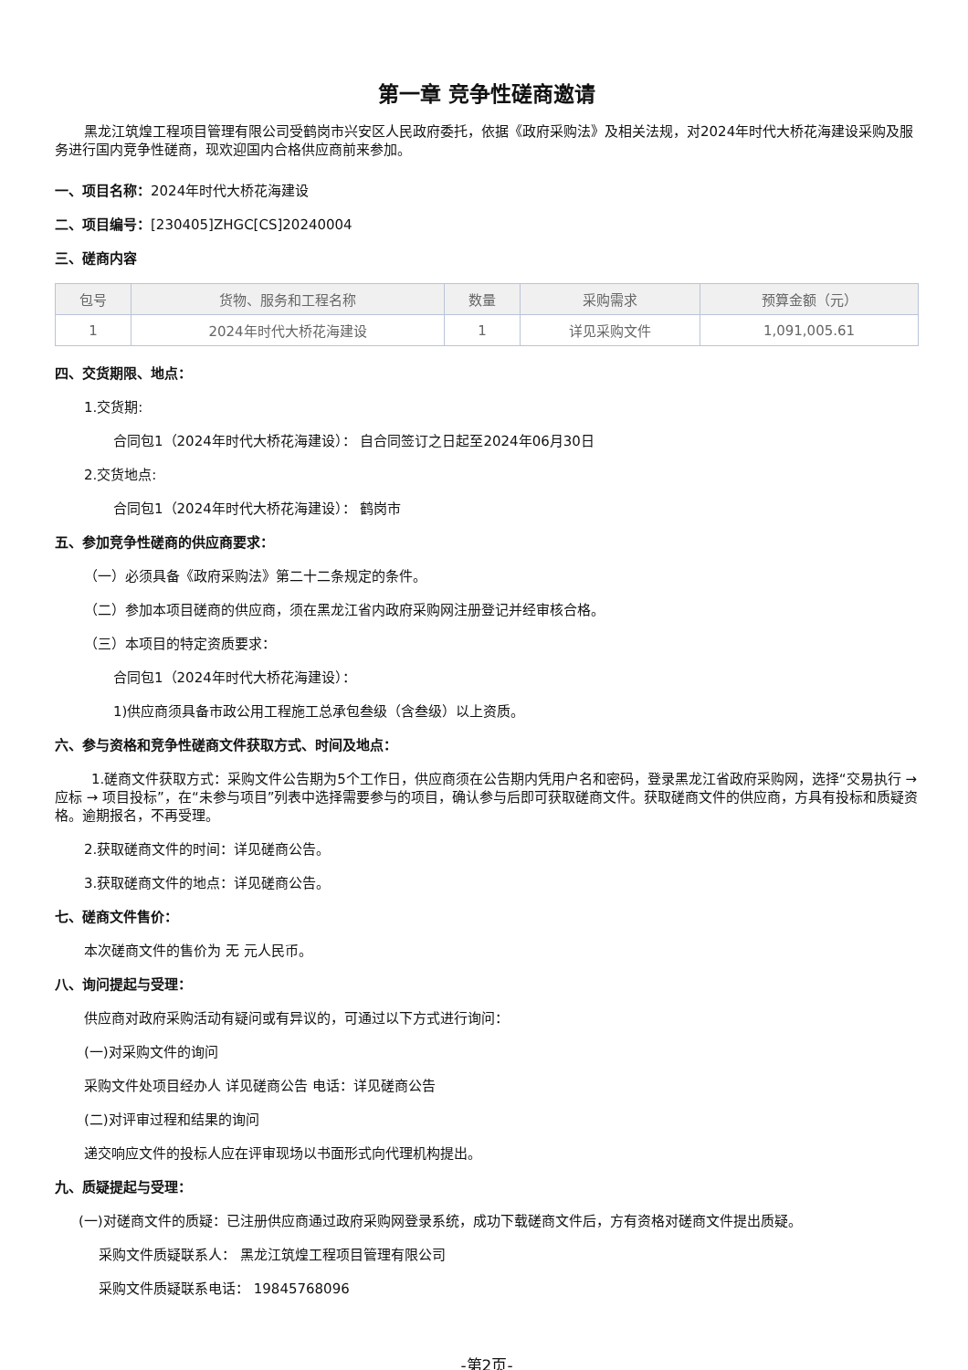第一章 竞争性磋商邀请
黑龙江筑煌工程项目管理有限公司受鹤岗市兴安区人民政府委托，依据《政府采购法》及相关法规，对2024年时代大桥花海建设采购及服务进行国内竞争性磋商，现欢迎国内合格供应商前来参加。
一、项目名称：2024年时代大桥花海建设
二、项目编号：[230405]ZHGC[CS]20240004
三、磋商内容
| 包号 | 货物、服务和工程名称 | 数量 | 采购需求 | 预算金额（元） |
| --- | --- | --- | --- | --- |
| 1 | 2024年时代大桥花海建设 | 1 | 详见采购文件 | 1,091,005.61 |
四、交货期限、地点：
1.交货期:
合同包1（2024年时代大桥花海建设）： 自合同签订之日起至2024年06月30日
2.交货地点:
合同包1（2024年时代大桥花海建设）： 鹤岗市
五、参加竞争性磋商的供应商要求：
（一）必须具备《政府采购法》第二十二条规定的条件。
（二）参加本项目磋商的供应商，须在黑龙江省内政府采购网注册登记并经审核合格。
（三）本项目的特定资质要求：
合同包1（2024年时代大桥花海建设）：
1)供应商须具备市政公用工程施工总承包叁级（含叁级）以上资质。
六、参与资格和竞争性磋商文件获取方式、时间及地点：
1.磋商文件获取方式：采购文件公告期为5个工作日，供应商须在公告期内凭用户名和密码，登录黑龙江省政府采购网，选择“交易执行 → 应标 → 项目投标”，在“未参与项目”列表中选择需要参与的项目，确认参与后即可获取磋商文件。获取磋商文件的供应商，方具有投标和质疑资格。逾期报名，不再受理。
2.获取磋商文件的时间：详见磋商公告。
3.获取磋商文件的地点：详见磋商公告。
七、磋商文件售价：
本次磋商文件的售价为 无 元人民币。
八、询问提起与受理：
供应商对政府采购活动有疑问或有异议的，可通过以下方式进行询问：
(一)对采购文件的询问
采购文件处项目经办人 详见磋商公告 电话：详见磋商公告
(二)对评审过程和结果的询问
递交响应文件的投标人应在评审现场以书面形式向代理机构提出。
九、质疑提起与受理：
(一)对磋商文件的质疑：已注册供应商通过政府采购网登录系统，成功下载磋商文件后，方有资格对磋商文件提出质疑。
采购文件质疑联系人： 黑龙江筑煌工程项目管理有限公司
采购文件质疑联系电话： 19845768096
-第2页-